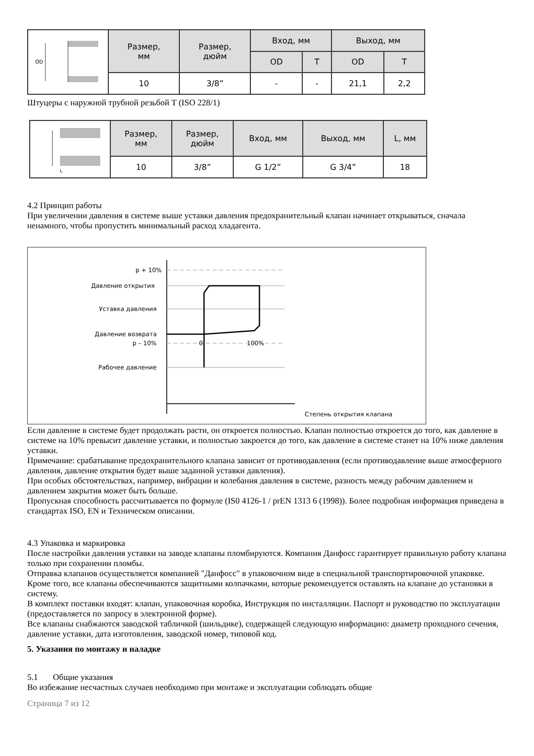| OD | Размер, мм | Размер, дюйм | Вход, мм | | Выход, мм | |
| | | | OD | T | OD | T |
| | 10 | 3/8” | - | - | 21,1 | 2,2 |
Штуцеры с наружной трубной резьбой T (ISO 228/1)
| L | Размер, мм | Размер, дюйм | Вход, мм | Выход, мм | L, мм |
| | 10 | 3/8” | G 1/2” | G 3/4” | 18 |
4.2 Принцип работы
При увеличении давления в системе выше уставки давления предохранительный клапан начинает открываться, сначала ненамного, чтобы пропустить минимальный расход хладагента.
p + 10%
Давление открытия
Уставка давления
Давление возврата
p – 10%
0
100%
Рабочее давление
Степень открытия клапана
Если давление в системе будет продолжать расти, он откроется полностью. Клапан полностью откроется до того, как давление в системе на 10% превысит давление уставки, и полностью закроется до того, как давление в системе станет на 10% ниже давления уставки.
Примечание: срабатывание предохранительного клапана зависит от противодавления (если противодавление выше атмосферного давления, давление открытия будет выше заданной уставки давления).
При особых обстоятельствах, например, вибрации и колебания давления в системе, разность между рабочим давлением и давлением закрытия может быть больше.
Пропускная способность рассчитывается по формуле (IS0 4126-1 / prEN 1313 6 (1998)). Более подробная информация приведена в стандартах ISO, EN и Техническом описании.
4.3 Упаковка и маркировка
После настройки давления уставки на заводе клапаны пломбируются. Компания Данфосс гарантирует правильную работу клапана только при сохранении пломбы.
Отправка клапанов осуществляется компанией "Данфосс" в упаковочном виде в специальной транспортировочной упаковке. Кроме того, все клапаны обеспечиваются защитными колпачками, которые рекомендуется оставлять на клапане до установки в систему.
В комплект поставки входят: клапан, упаковочная коробка, Инструкция по инсталляции. Паспорт и руководство по эксплуатации (предоставляется по запросу в электронной форме).
Все клапаны снабжаются заводской табличкой (шильдике), содержащей следующую информацию: диаметр проходного сечения, давление уставки, дата изготовления, заводской номер, типовой код.
5. Указания по монтажу и наладке
5.1 Общие указания
Во избежание несчастных случаев необходимо при монтаже и эксплуатации соблюдать общие
Страница 7 из 12